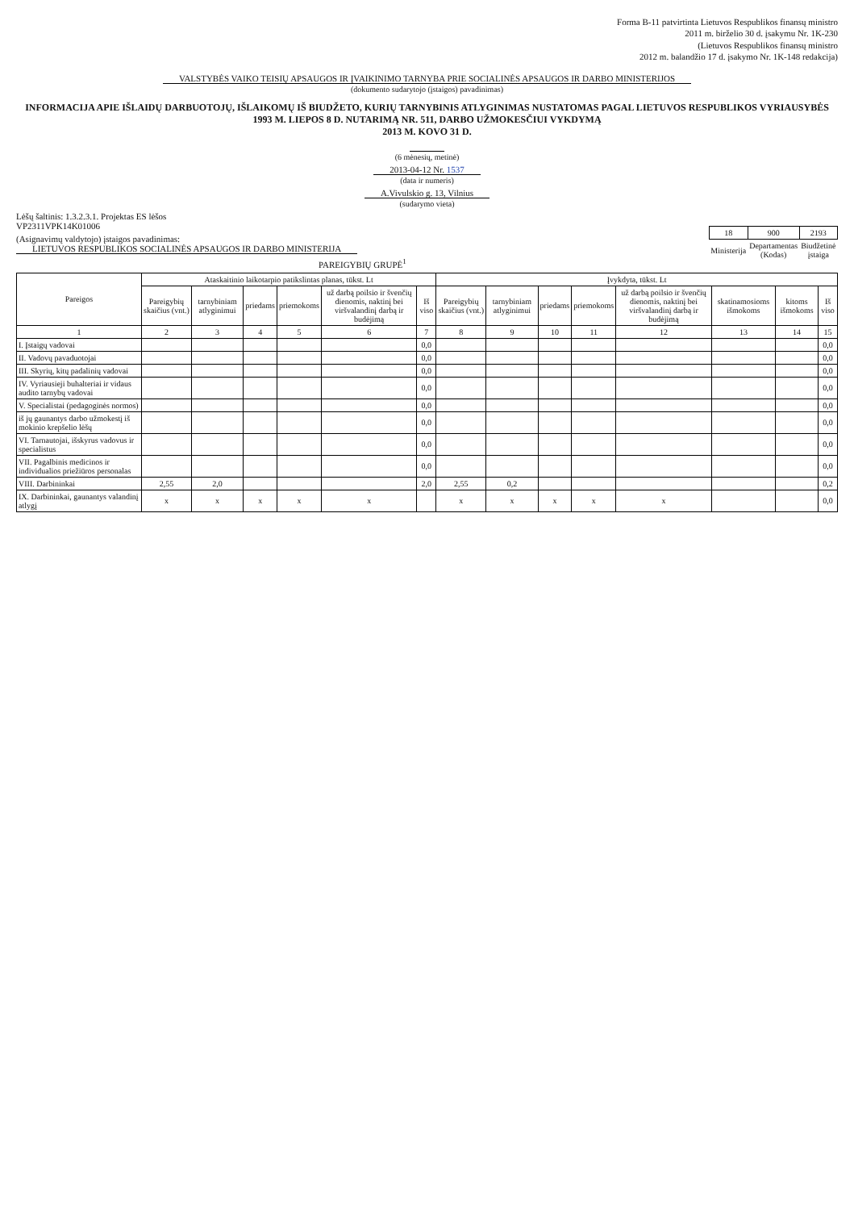Forma B-11 patvirtinta Lietuvos Respublikos finansų ministro
2011 m. birželio 30 d. įsakymu Nr. 1K-230
(Lietuvos Respublikos finansų ministro
2012 m. balandžio 17 d. įsakymo Nr. 1K-148 redakcija)
VALSTYBĖS VAIKO TEISIŲ APSAUGOS IR ĮVAIKINIMO TARNYBA PRIE SOCIALINĖS APSAUGOS IR DARBO MINISTERIJOS
(dokumento sudarytojo (įstaigos) pavadinimas)
INFORMACIJA APIE IŠLAIDŲ DARBUOTOJŲ, IŠLAIKOMŲ IŠ BIUDŽETO, KURIŲ TARNYBINIS ATLYGINIMAS NUSTATOMAS PAGAL LIETUVOS RESPUBLIKOS VYRIAUSYBĖS 1993 M. LIEPOS 8 D. NUTARIMĄ NR. 511, DARBO UŽMOKESČIUI VYKDYMĄ
2013 M. KOVO 31 D.
(6 mėnesių, metinė)
2013-04-12 Nr. 1537
(data ir numeris)
A.Vivulskio g. 13, Vilnius
(sudarymo vieta)
Lėšų šaltinis: 1.3.2.3.1. Projektas ES lėšos
VP2311VPK14K01006
| 18 | 900 | 2193 |
| Ministerija | Departamentas (Kodas) | Biudžetinė įstaiga |
(Asignavimų valdytojo) įstaigos pavadinimas:
LIETUVOS RESPUBLIKOS SOCIALINĖS APSAUGOS IR DARBO MINISTERIJA
PAREIGYBIŲ GRUPĖ<sup>1</sup>
| Pareigos | Ataskaitinio laikotarpio patikslintas planas, tūkst. Lt | | | | | | Įvykdyta, tūkst. Lt | | | | | | | |
| --- | --- | --- | --- | --- | --- | --- | --- | --- | --- | --- | --- | --- | --- | --- |
| | Pareigybių skaičius (vnt.) | tarnybiniam atlyginimui | priedams | priemokoms | už darbą poilsio ir švenčių dienomis, naktinį bei viršvalandinį darbą ir budėjimą | Iš viso | Pareigybių skaičius (vnt.) | tarnybiniam atlyginimui | priedams | priemokoms | už darbą poilsio ir švenčių dienomis, naktinį bei viršvalandinį darbą ir budėjimą | skatinamosioms išmokoms | kitoms išmokoms | Iš viso |
| 1 | 2 | 3 | 4 | 5 | 6 | 7 | 8 | 9 | 10 | 11 | 12 | 13 | 14 | 15 |
| I. Įstaigų vadovai | | | | | | 0,0 | | | | | | | | 0,0 |
| II. Vadovų pavaduotojai | | | | | | 0,0 | | | | | | | | 0,0 |
| III. Skyrių, kitų padalinių vadovai | | | | | | 0,0 | | | | | | | | 0,0 |
| IV. Vyriausieji buhalteriai ir vidaus audito tarnybų vadovai | | | | | | 0,0 | | | | | | | | 0,0 |
| V. Specialistai (pedagoginės normos) | | | | | | 0,0 | | | | | | | | 0,0 |
| iš jų gaunantys darbo užmokestį iš mokinio krepšelio lėšų | | | | | | 0,0 | | | | | | | | 0,0 |
| VI. Tarnautojai, išskyrus vadovus ir specialistus | | | | | | 0,0 | | | | | | | | 0,0 |
| VII. Pagalbinis medicinos ir individualios priežiūros personalas | | | | | | 0,0 | | | | | | | | 0,0 |
| VIII. Darbininkai | 2,55 | 2,0 | | | | 2,0 | 2,55 | 0,2 | | | | | | 0,2 |
| IX. Darbininkai, gaunantys valandinį atlygį | x | x | x | x | x | | x | x | x | x | x | | | 0,0 |